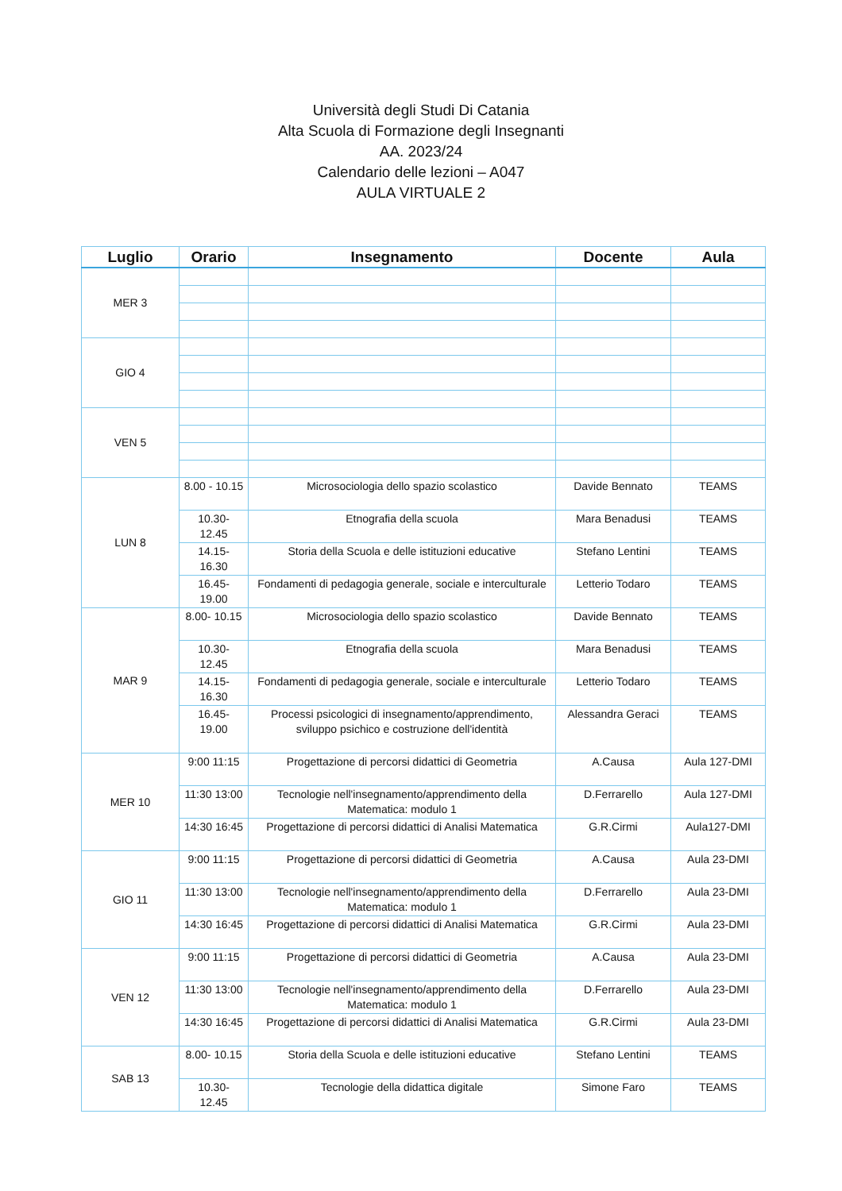Università degli Studi Di Catania
Alta Scuola di Formazione degli Insegnanti
AA. 2023/24
Calendario delle lezioni – A047
AULA VIRTUALE 2
| Luglio | Orario | Insegnamento | Docente | Aula |
| --- | --- | --- | --- | --- |
| MER 3 | | | | |
| GIO 4 | | | | |
| VEN 5 | | | | |
| LUN 8 | 8.00 - 10.15 | Microsociologia dello spazio scolastico | Davide Bennato | TEAMS |
| | 10.30- 12.45 | Etnografia della scuola | Mara Benadusi | TEAMS |
| | 14.15- 16.30 | Storia della Scuola e delle istituzioni educative | Stefano Lentini | TEAMS |
| | 16.45- 19.00 | Fondamenti di pedagogia generale, sociale e interculturale | Letterio Todaro | TEAMS |
| MAR 9 | 8.00- 10.15 | Microsociologia dello spazio scolastico | Davide Bennato | TEAMS |
| | 10.30- 12.45 | Etnografia della scuola | Mara Benadusi | TEAMS |
| | 14.15- 16.30 | Fondamenti di pedagogia generale, sociale e interculturale | Letterio Todaro | TEAMS |
| | 16.45- 19.00 | Processi psicologici di insegnamento/apprendimento, sviluppo psichico e costruzione dell'identità | Alessandra Geraci | TEAMS |
| MER 10 | 9:00 11:15 | Progettazione di percorsi didattici di Geometria | A.Causa | Aula 127-DMI |
| | 11:30 13:00 | Tecnologie nell'insegnamento/apprendimento della Matematica: modulo 1 | D.Ferrarello | Aula 127-DMI |
| | 14:30 16:45 | Progettazione di percorsi didattici di Analisi Matematica | G.R.Cirmi | Aula127-DMI |
| GIO 11 | 9:00 11:15 | Progettazione di percorsi didattici di Geometria | A.Causa | Aula 23-DMI |
| | 11:30 13:00 | Tecnologie nell'insegnamento/apprendimento della Matematica: modulo 1 | D.Ferrarello | Aula 23-DMI |
| | 14:30 16:45 | Progettazione di percorsi didattici di Analisi Matematica | G.R.Cirmi | Aula 23-DMI |
| VEN 12 | 9:00 11:15 | Progettazione di percorsi didattici di Geometria | A.Causa | Aula 23-DMI |
| | 11:30 13:00 | Tecnologie nell'insegnamento/apprendimento della Matematica: modulo 1 | D.Ferrarello | Aula 23-DMI |
| | 14:30 16:45 | Progettazione di percorsi didattici di Analisi Matematica | G.R.Cirmi | Aula 23-DMI |
| SAB 13 | 8.00- 10.15 | Storia della Scuola e delle istituzioni educative | Stefano Lentini | TEAMS |
| | 10.30- 12.45 | Tecnologie della didattica digitale | Simone Faro | TEAMS |